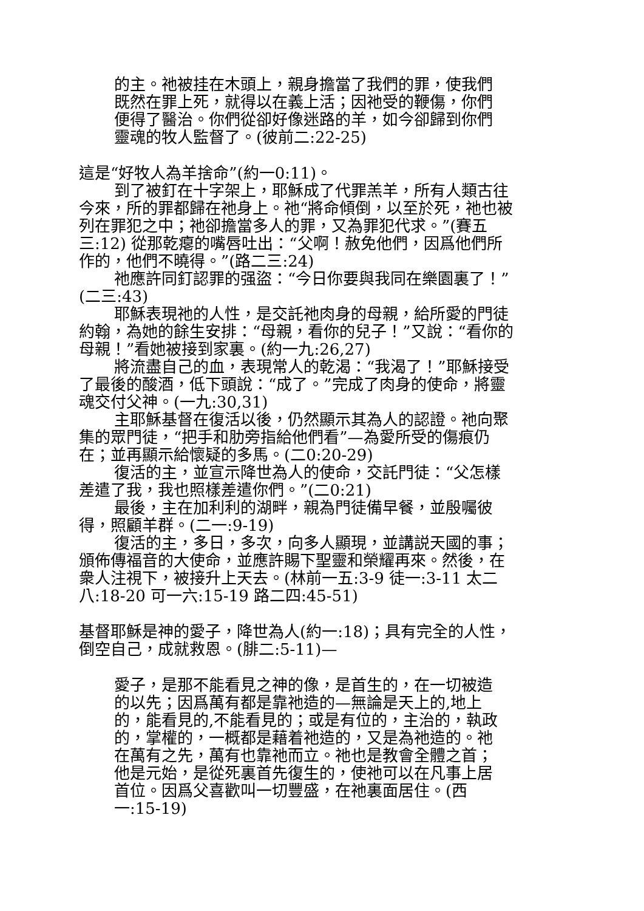的主。祂被挂在木頭上，親身擔當了我們的罪，使我們既然在罪上死，就得以在義上活；因祂受的鞭傷，你們便得了醫治。你們從卻好像迷路的羊，如今卻歸到你們靈魂的牧人監督了。(彼前二:22-25)
這是“好牧人為羊捨命”(約一0:11)。
到了被釘在十字架上，耶穌成了代罪羔羊，所有人類古往今來，所的罪都歸在祂身上。祂“將命傾倒，以至於死，祂也被列在罪犯之中；祂卻擔當多人的罪，又為罪犯代求。”(賽五三:12) 從那乾瘪的嘴唇吐出：“父啊！赦免他們，因爲他們所作的，他們不曉得。”(路二三:24)
祂應許同釘認罪的强盜：“今日你要與我同在樂園裏了！”(二三:43)
耶穌表現祂的人性，是交託祂肉身的母親，給所愛的門徒約翰，為她的餘生安排：“母親，看你的兒子！”又說：“看你的母親！”看她被接到家裏。(約一九:26,27)
將流盡自己的血，表現常人的乾渴：“我渴了！”耶穌接受了最後的酸酒，低下頭說：“成了。”完成了肉身的使命，將靈魂交付父神。(一九:30,31)
主耶穌基督在復活以後，仍然顯示其為人的認證。祂向聚集的眾門徒，“把手和肋旁指給他們看”—為愛所受的傷痕仍在；並再顯示給懷疑的多馬。(二0:20-29)
復活的主，並宣示降世為人的使命，交託門徒：“父怎樣差遣了我，我也照樣差遣你們。”(二0:21)
最後，主在加利利的湖畔，親為門徒備早餐，並殷囑彼得，照顧羊群。(二一:9-19)
復活的主，多日，多次，向多人顯現，並講説天國的事；頒佈傳福音的大使命，並應許賜下聖靈和榮耀再來。然後，在衆人注視下，被接升上天去。(林前一五:3-9 徒一:3-11 太二八:18-20 可一六:15-19 路二四:45-51)
基督耶穌是神的愛子，降世為人(約一:18)；具有完全的人性，倒空自己，成就救恩。(腓二:5-11)—
愛子，是那不能看見之神的像，是首生的，在一切被造的以先；因爲萬有都是靠祂造的—無論是天上的,地上的，能看見的,不能看見的；或是有位的，主治的，執政的，掌權的，一概都是藉着祂造的，又是為祂造的。祂在萬有之先，萬有也靠祂而立。祂也是教會全體之首；他是元始，是從死裏首先復生的，使祂可以在凡事上居首位。因爲父喜歡叫一切豐盛，在祂裏面居住。(西一:15-19)